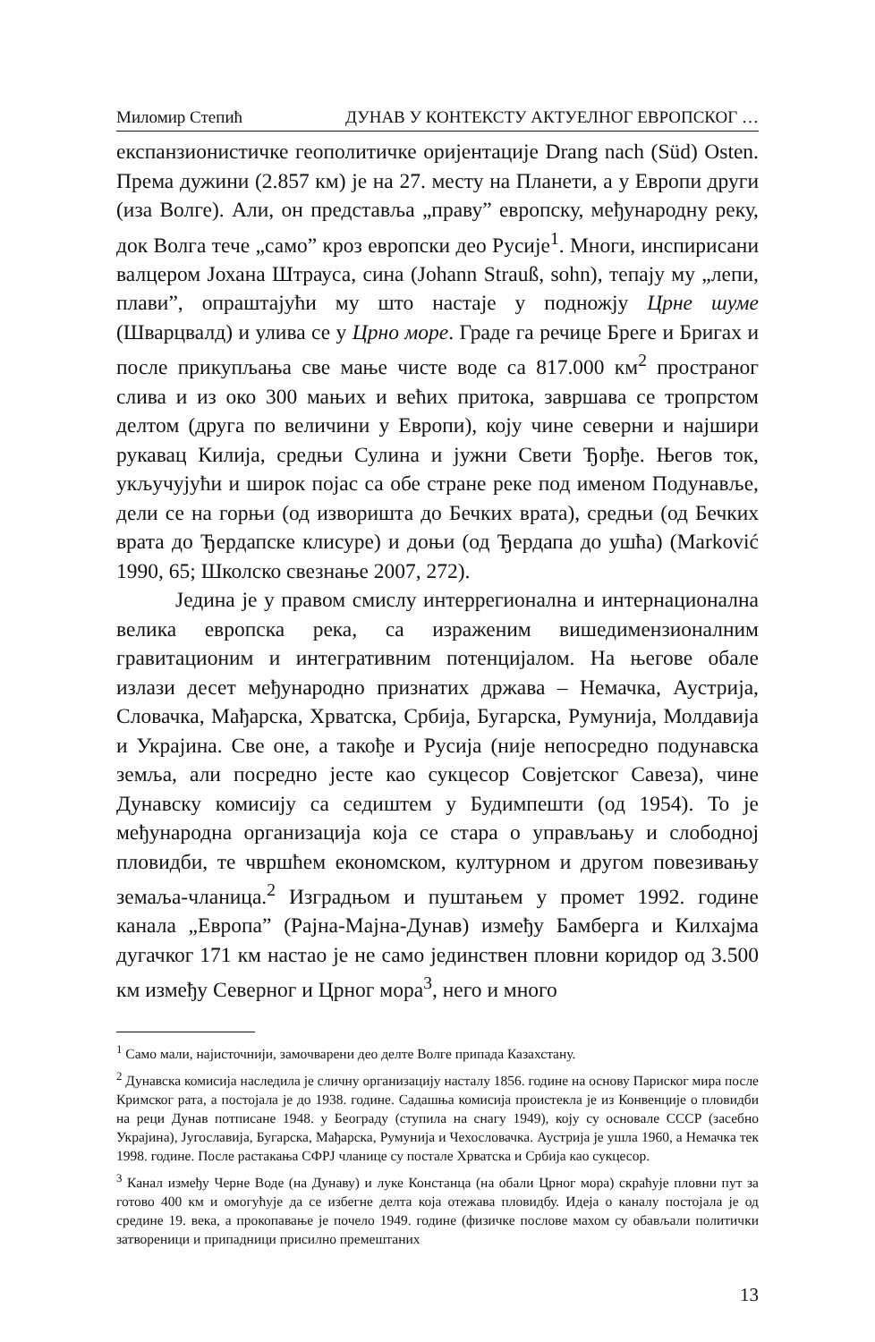Миломир Степић ДУНАВ У КОНТЕКСТУ АКТУЕЛНОГ ЕВРОПСКОГ …
експанзионистичке геополитичке оријентације Drang nach (Süd) Osten. Према дужини (2.857 км) је на 27. месту на Планети, а у Европи други (иза Волге). Али, он представља „праву” европску, међународну реку, док Волга тече „само” кроз европски део Русије<sup>1</sup>. Многи, инспирисани валцером Јохана Штрауса, сина (Johann Strauß, sohn), тепају му „лепи, плави”, опраштајући му што настаје у подножју Црне шуме (Шварцвалд) и улива се у Црно море. Граде га речице Бреге и Бригах и после прикупљања све мање чисте воде са 817.000 км<sup>2</sup> пространог слива и из око 300 мањих и већих притока, завршава се тропрстом делтом (друга по величини у Европи), коју чине северни и најшири рукавац Килија, средњи Сулина и јужни Свети Ђорђе. Његов ток, укључујући и широк појас са обе стране реке под именом Подунавље, дели се на горњи (од изворишта до Бечких врата), средњи (од Бечких врата до Ђердапске клисуре) и доњи (од Ђердапа до ушћа) (Marković 1990, 65; Школско свезнање 2007, 272).
Једина је у правом смислу интеррегионална и интернационална велика европска река, са израженим вишедимензионалним гравитационим и интегративним потенцијалом. На његове обале излази десет међународно признатих држава – Немачка, Аустрија, Словачка, Мађарска, Хрватска, Србија, Бугарска, Румунија, Молдавија и Украјина. Све оне, а такође и Русија (није непосредно подунавска земља, али посредно јесте као сукцесор Совјетског Савеза), чине Дунавску комисију са седиштем у Будимпешти (од 1954). То је међународна организација која се стара о управљању и слободној пловидби, те чвршћем економском, културном и другом повезивању земаља-чланица.<sup>2</sup> Изградњом и пуштањем у промет 1992. године канала „Европа” (Рајна-Мајна-Дунав) између Бамберга и Килхајма дугачког 171 км настао је не само јединствен пловни коридор од 3.500 км између Северног и Црног мора<sup>3</sup>, него и много
<sup>1</sup> Само мали, најисточнији, замочварени део делте Волге припада Казахстану.
<sup>2</sup> Дунавска комисија наследила је сличну организацију насталу 1856. године на основу Париског мира после Кримског рата, а постојала је до 1938. године. Садашња комисија проистекла је из Конвенције о пловидби на реци Дунав потписане 1948. у Београду (ступила на снагу 1949), коју су основале СССР (засебно Украјина), Југославија, Бугарска, Мађарска, Румунија и Чехословачка. Аустрија је ушла 1960, а Немачка тек 1998. године. После растакања СФРЈ чланице су постале Хрватска и Србија као сукцесор.
<sup>3</sup> Канал између Черне Воде (на Дунаву) и луке Констанца (на обали Црног мора) скраћује пловни пут за готово 400 км и омогућује да се избегне делта која отежава пловидбу. Идеја о каналу постојала је од средине 19. века, а прокопавање је почело 1949. године (физичке послове махом су обављали политички затвореници и припадници присилно премештаних
13